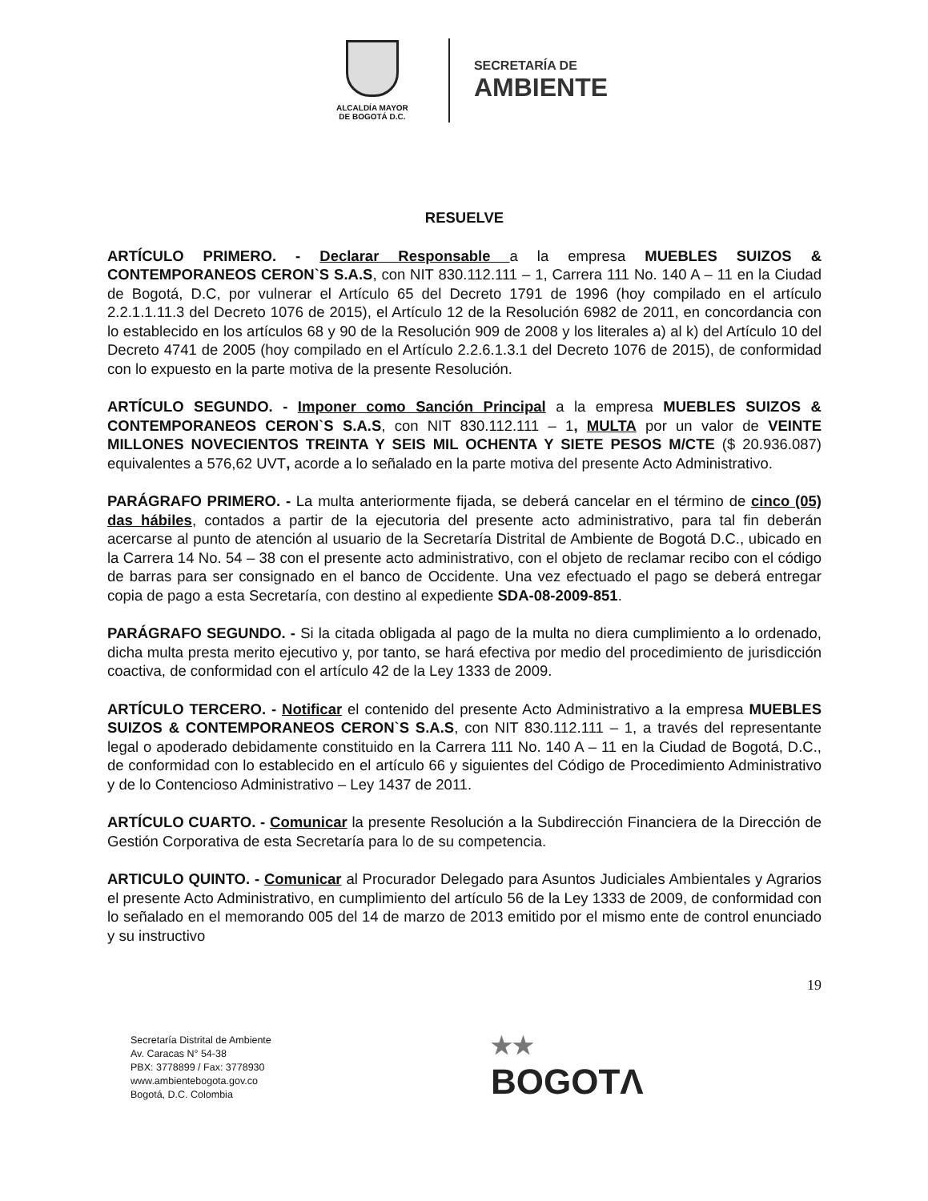ALCALDÍA MAYOR
DE BOGOTÁ D.C.
SECRETARÍA DE
AMBIENTE
RESUELVE
ARTÍCULO PRIMERO. - Declarar Responsable a la empresa MUEBLES SUIZOS & CONTEMPORANEOS CERON`S S.A.S, con NIT 830.112.111 – 1, Carrera 111 No. 140 A – 11 en la Ciudad de Bogotá, D.C, por vulnerar el Artículo 65 del Decreto 1791 de 1996 (hoy compilado en el artículo 2.2.1.1.11.3 del Decreto 1076 de 2015), el Artículo 12 de la Resolución 6982 de 2011, en concordancia con lo establecido en los artículos 68 y 90 de la Resolución 909 de 2008 y los literales a) al k) del Artículo 10 del Decreto 4741 de 2005 (hoy compilado en el Artículo 2.2.6.1.3.1 del Decreto 1076 de 2015), de conformidad con lo expuesto en la parte motiva de la presente Resolución.
ARTÍCULO SEGUNDO. - Imponer como Sanción Principal a la empresa MUEBLES SUIZOS & CONTEMPORANEOS CERON`S S.A.S, con NIT 830.112.111 – 1, MULTA por un valor de VEINTE MILLONES NOVECIENTOS TREINTA Y SEIS MIL OCHENTA Y SIETE PESOS M/CTE ($ 20.936.087) equivalentes a 576,62 UVT, acorde a lo señalado en la parte motiva del presente Acto Administrativo.
PARÁGRAFO PRIMERO. - La multa anteriormente fijada, se deberá cancelar en el término de cinco (05) das hábiles, contados a partir de la ejecutoria del presente acto administrativo, para tal fin deberán acercarse al punto de atención al usuario de la Secretaría Distrital de Ambiente de Bogotá D.C., ubicado en la Carrera 14 No. 54 – 38 con el presente acto administrativo, con el objeto de reclamar recibo con el código de barras para ser consignado en el banco de Occidente. Una vez efectuado el pago se deberá entregar copia de pago a esta Secretaría, con destino al expediente SDA-08-2009-851.
PARÁGRAFO SEGUNDO. - Si la citada obligada al pago de la multa no diera cumplimiento a lo ordenado, dicha multa presta merito ejecutivo y, por tanto, se hará efectiva por medio del procedimiento de jurisdicción coactiva, de conformidad con el artículo 42 de la Ley 1333 de 2009.
ARTÍCULO TERCERO. - Notificar el contenido del presente Acto Administrativo a la empresa MUEBLES SUIZOS & CONTEMPORANEOS CERON`S S.A.S, con NIT 830.112.111 – 1, a través del representante legal o apoderado debidamente constituido en la Carrera 111 No. 140 A – 11 en la Ciudad de Bogotá, D.C., de conformidad con lo establecido en el artículo 66 y siguientes del Código de Procedimiento Administrativo y de lo Contencioso Administrativo – Ley 1437 de 2011.
ARTÍCULO CUARTO. - Comunicar la presente Resolución a la Subdirección Financiera de la Dirección de Gestión Corporativa de esta Secretaría para lo de su competencia.
ARTICULO QUINTO. - Comunicar al Procurador Delegado para Asuntos Judiciales Ambientales y Agrarios el presente Acto Administrativo, en cumplimiento del artículo 56 de la Ley 1333 de 2009, de conformidad con lo señalado en el memorando 005 del 14 de marzo de 2013 emitido por el mismo ente de control enunciado y su instructivo
19
Secretaría Distrital de Ambiente
Av. Caracas N° 54-38
PBX: 3778899 / Fax: 3778930
www.ambientebogota.gov.co
Bogotá, D.C. Colombia
★★
BOGOTΛ